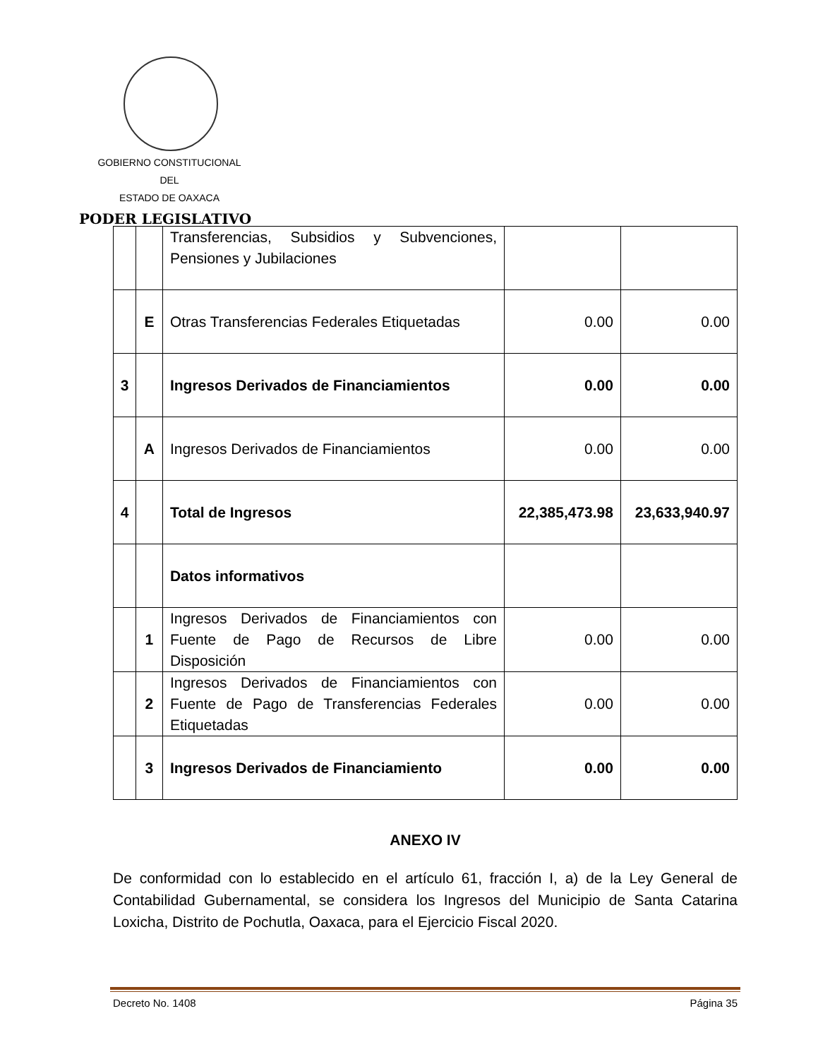GOBIERNO CONSTITUCIONAL
DEL
ESTADO DE OAXACA
PODER LEGISLATIVO
| | | Transferencias, Subsidios y Subvenciones, Pensiones y Jubilaciones | | |
| | E | Otras Transferencias Federales Etiquetadas | 0.00 | 0.00 |
| 3 | | Ingresos Derivados de Financiamientos | 0.00 | 0.00 |
| | A | Ingresos Derivados de Financiamientos | 0.00 | 0.00 |
| 4 | | Total de Ingresos | 22,385,473.98 | 23,633,940.97 |
| | | Datos informativos | | |
| | 1 | Ingresos Derivados de Financiamientos con Fuente de Pago de Recursos de Libre Disposición | 0.00 | 0.00 |
| | 2 | Ingresos Derivados de Financiamientos con Fuente de Pago de Transferencias Federales Etiquetadas | 0.00 | 0.00 |
| | 3 | Ingresos Derivados de Financiamiento | 0.00 | 0.00 |
ANEXO IV
De conformidad con lo establecido en el artículo 61, fracción I, a) de la Ley General de Contabilidad Gubernamental, se considera los Ingresos del Municipio de Santa Catarina Loxicha, Distrito de Pochutla, Oaxaca, para el Ejercicio Fiscal 2020.
Decreto No. 1408 Página 35